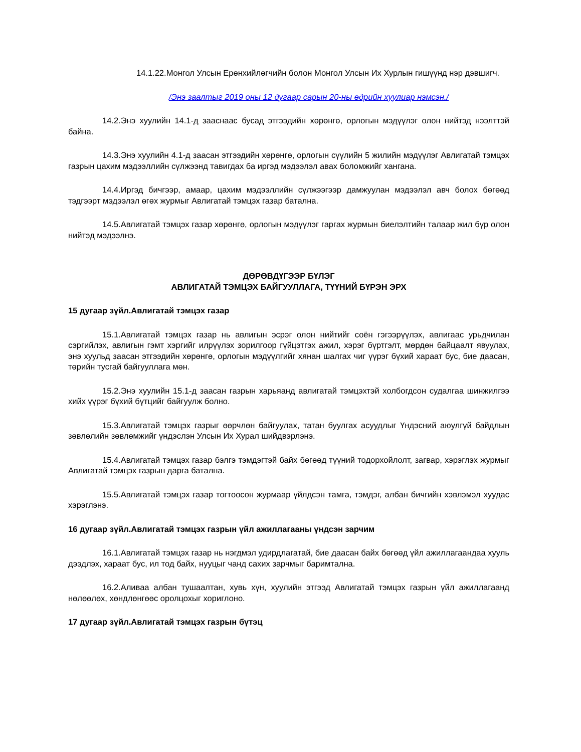14.1.22.Монгол Улсын Ерөнхийлөгчийн болон Монгол Улсын Их Хурлын гишүүнд нэр дэвшигч.
/Энэ заалтыг 2019 оны 12 дугаар сарын 20-ны өдрийн хуулиар нэмсэн./
14.2.Энэ хуулийн 14.1-д зааснаас бусад этгээдийн хөрөнгө, орлогын мэдүүлэг олон нийтэд нээлттэй байна.
14.3.Энэ хуулийн 4.1-д заасан этгээдийн хөрөнгө, орлогын сүүлийн 5 жилийн мэдүүлэг Авлигатай тэмцэх газрын цахим мэдээллийн сүлжээнд тавигдах ба иргэд мэдээлэл авах боломжийг хангана.
14.4.Иргэд бичгээр, амаар, цахим мэдээллийн сүлжээгээр дамжуулан мэдээлэл авч болох бөгөөд тэдгээрт мэдээлэл өгөх журмыг Авлигатай тэмцэх газар батална.
14.5.Авлигатай тэмцэх газар хөрөнгө, орлогын мэдүүлэг гаргах журмын биелэлтийн талаар жил бүр олон нийтэд мэдээлнэ.
ДӨРӨВДҮГЭЭР БҮЛЭГ
АВЛИГАТАЙ ТЭМЦЭХ БАЙГУУЛЛАГА, ТҮҮНИЙ БҮРЭН ЭРХ
15 дугаар зүйл.Авлигатай тэмцэх газар
15.1.Авлигатай тэмцэх газар нь авлигын эсрэг олон нийтийг соён гэгээрүүлэх, авлигаас урьдчилан сэргийлэх, авлигын гэмт хэргийг илрүүлэх зорилгоор гүйцэтгэх ажил, хэрэг бүртгэлт, мөрдөн байцаалт явуулах, энэ хуульд заасан этгээдийн хөрөнгө, орлогын мэдүүлгийг хянан шалгах чиг үүрэг бүхий хараат бус, бие даасан, төрийн тусгай байгууллага мөн.
15.2.Энэ хуулийн 15.1-д заасан газрын харьяанд авлигатай тэмцэхтэй холбогдсон судалгаа шинжилгээ хийх үүрэг бүхий бүтцийг байгуулж болно.
15.3.Авлигатай тэмцэх газрыг өөрчлөн байгуулах, татан буулгах асуудлыг Үндэсний аюулгүй байдлын зөвлөлийн зөвлөмжийг үндэслэн Улсын Их Хурал шийдвэрлэнэ.
15.4.Авлигатай тэмцэх газар бэлгэ тэмдэгтэй байх бөгөөд түүний тодорхойлолт, загвар, хэрэглэх журмыг Авлигатай тэмцэх газрын дарга батална.
15.5.Авлигатай тэмцэх газар тогтоосон журмаар үйлдсэн тамга, тэмдэг, албан бичгийн хэвлэмэл хуудас хэрэглэнэ.
16 дугаар зүйл.Авлигатай тэмцэх газрын үйл ажиллагааны үндсэн зарчим
16.1.Авлигатай тэмцэх газар нь нэгдмэл удирдлагатай, бие даасан байх бөгөөд үйл ажиллагаандаа хууль дээдлэх, хараат бус, ил тод байх, нууцыг чанд сахих зарчмыг баримтална.
16.2.Аливаа албан тушаалтан, хувь хүн, хуулийн этгээд Авлигатай тэмцэх газрын үйл ажиллагаанд нөлөөлөх, хөндлөнгөөс оролцохыг хориглоно.
17 дугаар зүйл.Авлигатай тэмцэх газрын бүтэц